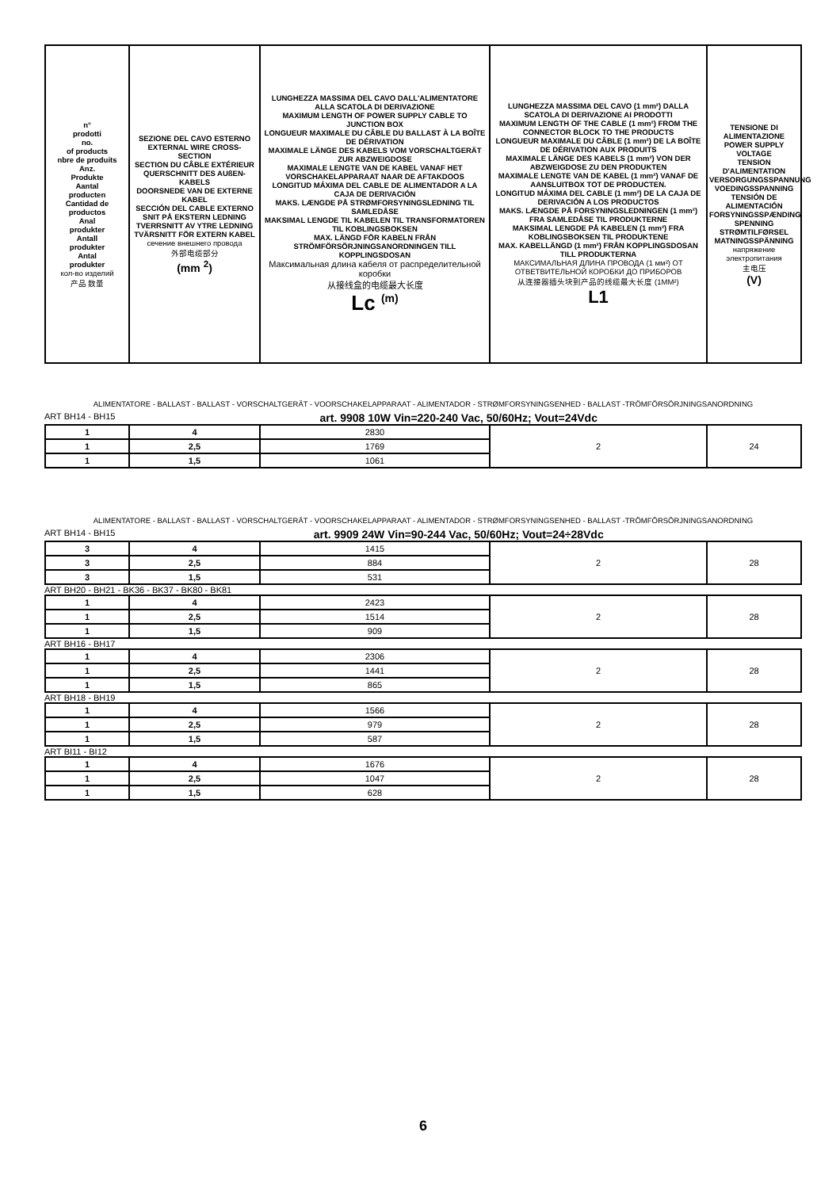| n° prodotti no. of products nbre de produits Anz. Produkte Aantal producten Cantidad de productos Anal produkter Antall produkter Antal produkter кол-во изделий 产品 数量 | SEZIONE DEL CAVO ESTERNO EXTERNAL WIRE CROSS-SECTION SECTION DU CÂBLE EXTÉRIEUR QUERSCHNITT DES AUßEN-KABELS DOORSNEDE VAN DE EXTERNE KABEL SECCIÓN DEL CABLE EXTERNO SNIT PÅ EKSTERN LEDNING TVERRSNITT AV YTRE LEDNING TVÄRSNITT FÖR EXTERN KABEL сечение внешнего провода 外部电缆部分 (mm <sup>2</sup>) | LUNGHEZZA MASSIMA DEL CAVO DALL'ALIMENTATORE ALLA SCATOLA DI DERIVAZIONE MAXIMUM LENGTH OF POWER SUPPLY CABLE TO JUNCTION BOX LONGUEUR MAXIMALE DU CÂBLE DU BALLAST À LA BOÎTE DE DÉRIVATION MAXIMALE LÄNGE DES KABELS VOM VORSCHALTGERÄT ZUR ABZWEIGDOSE MAXIMALE LENGTE VAN DE KABEL VANAF HET VORSCHAKELAPPARAAT NAAR DE AFTAKDOOS LONGITUD MÁXIMA DEL CABLE DE ALIMENTADOR A LA CAJA DE DERIVACIÓN MAKS. LÆNGDE PÅ STRØMFORSYNINGSLEDNING TIL SAMLEDÅSE MAKSIMAL LENGDE TIL KABELEN TIL TRANSFORMATOREN TIL KOBLINGSBOKSEN MAX. LÄNGD FÖR KABELN FRÅN STRÖMFÖRSÖRJNINGSANORDNINGEN TILL KOPPLINGSDOSAN Максимальная длина кабеля от распределительной коробки 从接线盒的电缆最大长度 Lc <sup>(m)</sup> | LUNGHEZZA MASSIMA DEL CAVO (1 mm²) DALLA SCATOLA DI DERIVAZIONE AI PRODOTTI MAXIMUM LENGTH OF THE CABLE (1 mm²) FROM THE CONNECTOR BLOCK TO THE PRODUCTS LONGUEUR MAXIMALE DU CÂBLE (1 mm²) DE LA BOÎTE DE DÉRIVATION AUX PRODUITS MAXIMALE LÄNGE DES KABELS (1 mm²) VON DER ABZWEIGDOSE ZU DEN PRODUKTEN MAXIMALE LENGTE VAN DE KABEL (1 mm²) VANAF DE AANSLUITBOX TOT DE PRODUCTEN. LONGITUD MÁXIMA DEL CABLE (1 mm²) DE LA CAJA DE DERIVACIÓN A LOS PRODUCTOS MAKS. LÆNGDE PÅ FORSYNINGSLEDNINGEN (1 mm²) FRA SAMLEDÅSE TIL PRODUKTERNE MAKSIMAL LENGDE PÅ KABELEN (1 mm²) FRA KOBLINGSBOKSEN TIL PRODUKTENE MAX. KABELLÄNGD (1 mm²) FRÅN KOPPLINGSDOSAN TILL PRODUKTERNA МАКСИМАЛЬНАЯ ДЛИНА ПРОВОДА (1 мм²) ОТ ОТВЕТВИТЕЛЬНОЙ КОРОБКИ ДО ПРИБОРОВ 从连接器插头块到产品的线缆最大长度 (1MM²) L1 | TENSIONE DI ALIMENTAZIONE POWER SUPPLY VOLTAGE TENSION D'ALIMENTATION VERSORGUNGSSPANNUNG VOEDINGSSPANNING TENSIÓN DE ALIMENTACIÓN FORSYNINGSSPÆNDING SPENNING STRØMTILFØRSEL MATNINGSSPÄNNING напряжение электропитания 主电压 (V) |
ALIMENTATORE - BALLAST - BALLAST - VORSCHALTGERÄT - VOORSCHAKELAPPARAAT - ALIMENTADOR - STRØMFORSYNINGSENHED - BALLAST -TRÖMFÖRSÖRJNINGSANORDNING
ART BH14 - BH15 art. 9908 10W Vin=220-240 Vac, 50/60Hz; Vout=24Vdc
| 1 | 4 | 2830 | 2 | 24 |
| 1 | 2,5 | 1769 | | |
| 1 | 1,5 | 1061 | | |
ALIMENTATORE - BALLAST - BALLAST - VORSCHALTGERÄT - VOORSCHAKELAPPARAAT - ALIMENTADOR - STRØMFORSYNINGSENHED - BALLAST -TRÖMFÖRSÖRJNINGSANORDNING
ART BH14 - BH15 art. 9909 24W Vin=90-244 Vac, 50/60Hz; Vout=24÷28Vdc
| 3 | 4 | 1415 | 2 | 28 |
| 3 | 2,5 | 884 | | |
| 3 | 1,5 | 531 | | |
ART BH20 - BH21 - BK36 - BK37 - BK80 - BK81
| 1 | 4 | 2423 | 2 | 28 |
| 1 | 2,5 | 1514 | | |
| 1 | 1,5 | 909 | | |
ART BH16 - BH17
| 1 | 4 | 2306 | 2 | 28 |
| 1 | 2,5 | 1441 | | |
| 1 | 1,5 | 865 | | |
ART BH18 - BH19
| 1 | 4 | 1566 | 2 | 28 |
| 1 | 2,5 | 979 | | |
| 1 | 1,5 | 587 | | |
ART BI11 - BI12
| 1 | 4 | 1676 | 2 | 28 |
| 1 | 2,5 | 1047 | | |
| 1 | 1,5 | 628 | | |
6